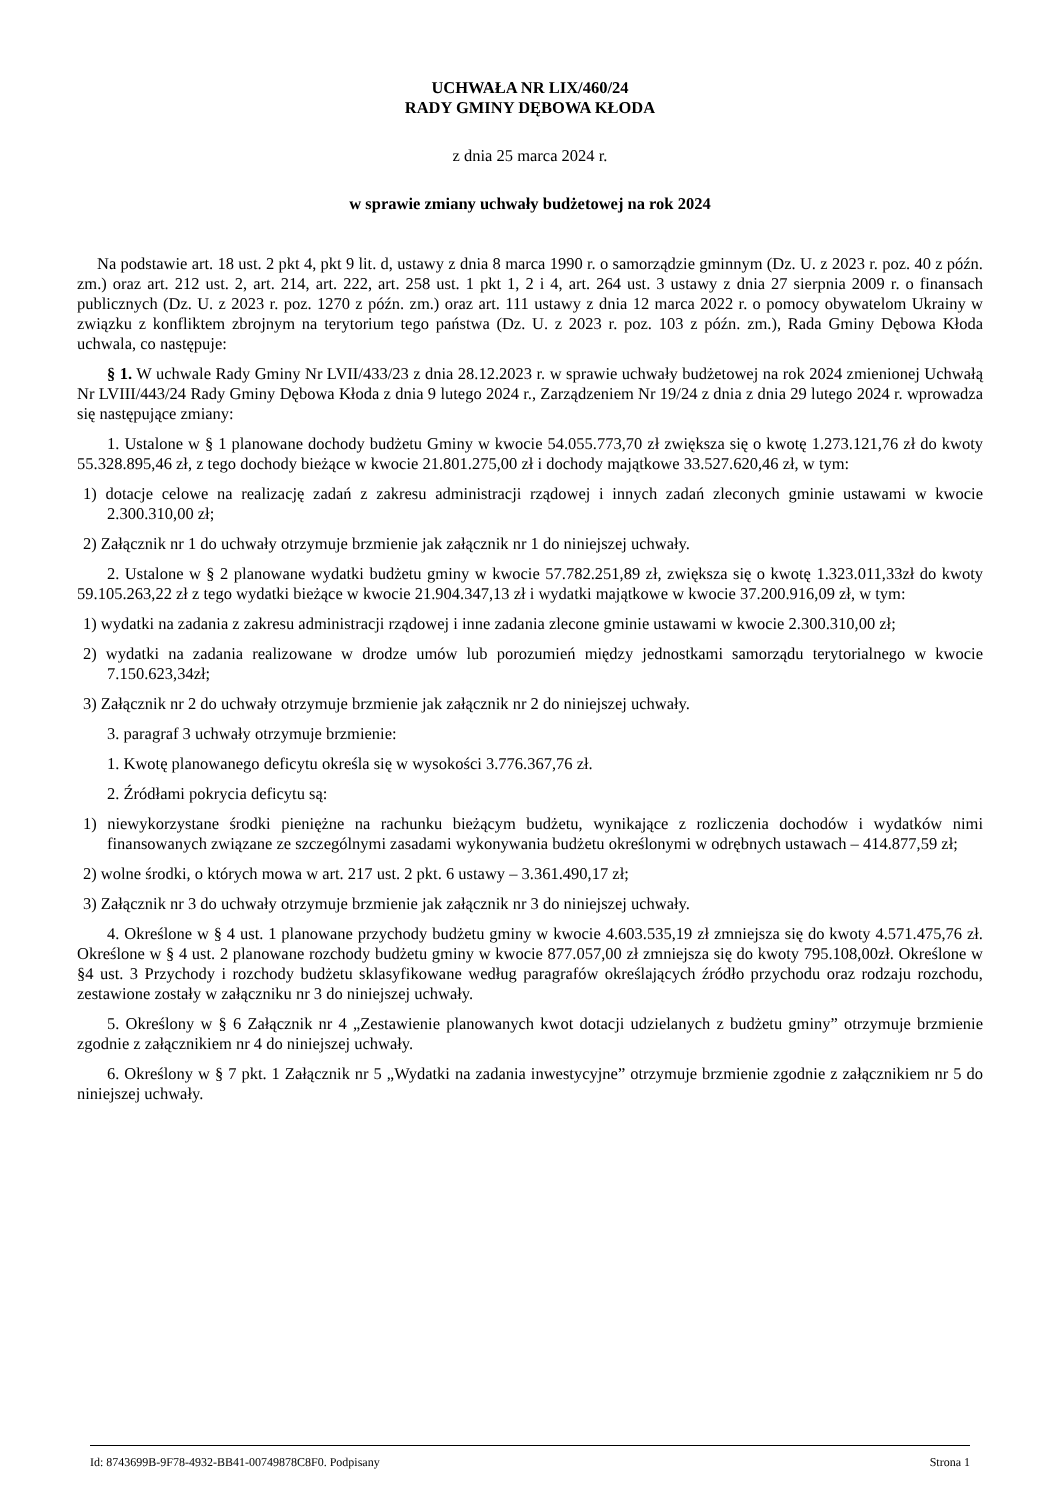UCHWAŁA NR LIX/460/24
RADY GMINY DĘBOWA KŁODA
z dnia 25 marca 2024 r.
w sprawie zmiany uchwały budżetowej na rok 2024
Na podstawie art. 18 ust. 2 pkt 4, pkt 9 lit. d, ustawy z dnia 8 marca 1990 r. o samorządzie gminnym (Dz. U. z 2023 r. poz. 40 z późn. zm.) oraz art. 212 ust. 2, art. 214, art. 222, art. 258 ust. 1 pkt 1, 2 i 4, art. 264 ust. 3 ustawy z dnia 27 sierpnia 2009 r. o finansach publicznych (Dz. U. z 2023 r. poz. 1270 z późn. zm.) oraz art. 111 ustawy z dnia 12 marca 2022 r. o pomocy obywatelom Ukrainy w związku z konfliktem zbrojnym na terytorium tego państwa (Dz. U. z 2023 r. poz. 103 z późn. zm.), Rada Gminy Dębowa Kłoda uchwala, co następuje:
§ 1. W uchwale Rady Gminy Nr LVII/433/23 z dnia 28.12.2023 r. w sprawie uchwały budżetowej na rok 2024 zmienionej Uchwałą Nr LVIII/443/24 Rady Gminy Dębowa Kłoda z dnia 9 lutego 2024 r., Zarządzeniem Nr 19/24 z dnia z dnia 29 lutego 2024 r. wprowadza się następujące zmiany:
1. Ustalone w § 1 planowane dochody budżetu Gminy w kwocie 54.055.773,70 zł zwiększa się o kwotę 1.273.121,76 zł do kwoty 55.328.895,46 zł, z tego dochody bieżące w kwocie 21.801.275,00 zł i dochody majątkowe 33.527.620,46 zł, w tym:
1) dotacje celowe na realizację zadań z zakresu administracji rządowej i innych zadań zleconych gminie ustawami w kwocie 2.300.310,00 zł;
2) Załącznik nr 1 do uchwały otrzymuje brzmienie jak załącznik nr 1 do niniejszej uchwały.
2. Ustalone w § 2 planowane wydatki budżetu gminy w kwocie 57.782.251,89 zł, zwiększa się o kwotę 1.323.011,33zł do kwoty 59.105.263,22 zł z tego wydatki bieżące w kwocie 21.904.347,13 zł i wydatki majątkowe w kwocie 37.200.916,09 zł, w tym:
1) wydatki na zadania z zakresu administracji rządowej i inne zadania zlecone gminie ustawami w kwocie 2.300.310,00 zł;
2) wydatki na zadania realizowane w drodze umów lub porozumień między jednostkami samorządu terytorialnego w kwocie 7.150.623,34zł;
3) Załącznik nr 2 do uchwały otrzymuje brzmienie jak załącznik nr 2 do niniejszej uchwały.
3. paragraf 3 uchwały otrzymuje brzmienie:
1. Kwotę planowanego deficytu określa się w wysokości 3.776.367,76 zł.
2. Źródłami pokrycia deficytu są:
1) niewykorzystane środki pieniężne na rachunku bieżącym budżetu, wynikające z rozliczenia dochodów i wydatków nimi finansowanych związane ze szczególnymi zasadami wykonywania budżetu określonymi w odrębnych ustawach – 414.877,59 zł;
2) wolne środki, o których mowa w art. 217 ust. 2 pkt. 6 ustawy – 3.361.490,17 zł;
3) Załącznik nr 3 do uchwały otrzymuje brzmienie jak załącznik nr 3 do niniejszej uchwały.
4. Określone w § 4 ust. 1 planowane przychody budżetu gminy w kwocie 4.603.535,19 zł zmniejsza się do kwoty 4.571.475,76 zł. Określone w § 4 ust. 2 planowane rozchody budżetu gminy w kwocie 877.057,00 zł zmniejsza się do kwoty 795.108,00zł. Określone w §4 ust. 3 Przychody i rozchody budżetu sklasyfikowane według paragrafów określających źródło przychodu oraz rodzaju rozchodu, zestawione zostały w załączniku nr 3 do niniejszej uchwały.
5. Określony w § 6 Załącznik nr 4 „Zestawienie planowanych kwot dotacji udzielanych z budżetu gminy” otrzymuje brzmienie zgodnie z załącznikiem nr 4 do niniejszej uchwały.
6. Określony w § 7 pkt. 1 Załącznik nr 5 „Wydatki na zadania inwestycyjne” otrzymuje brzmienie zgodnie z załącznikiem nr 5 do niniejszej uchwały.
Id: 8743699B-9F78-4932-BB41-00749878C8F0. Podpisany Strona 1